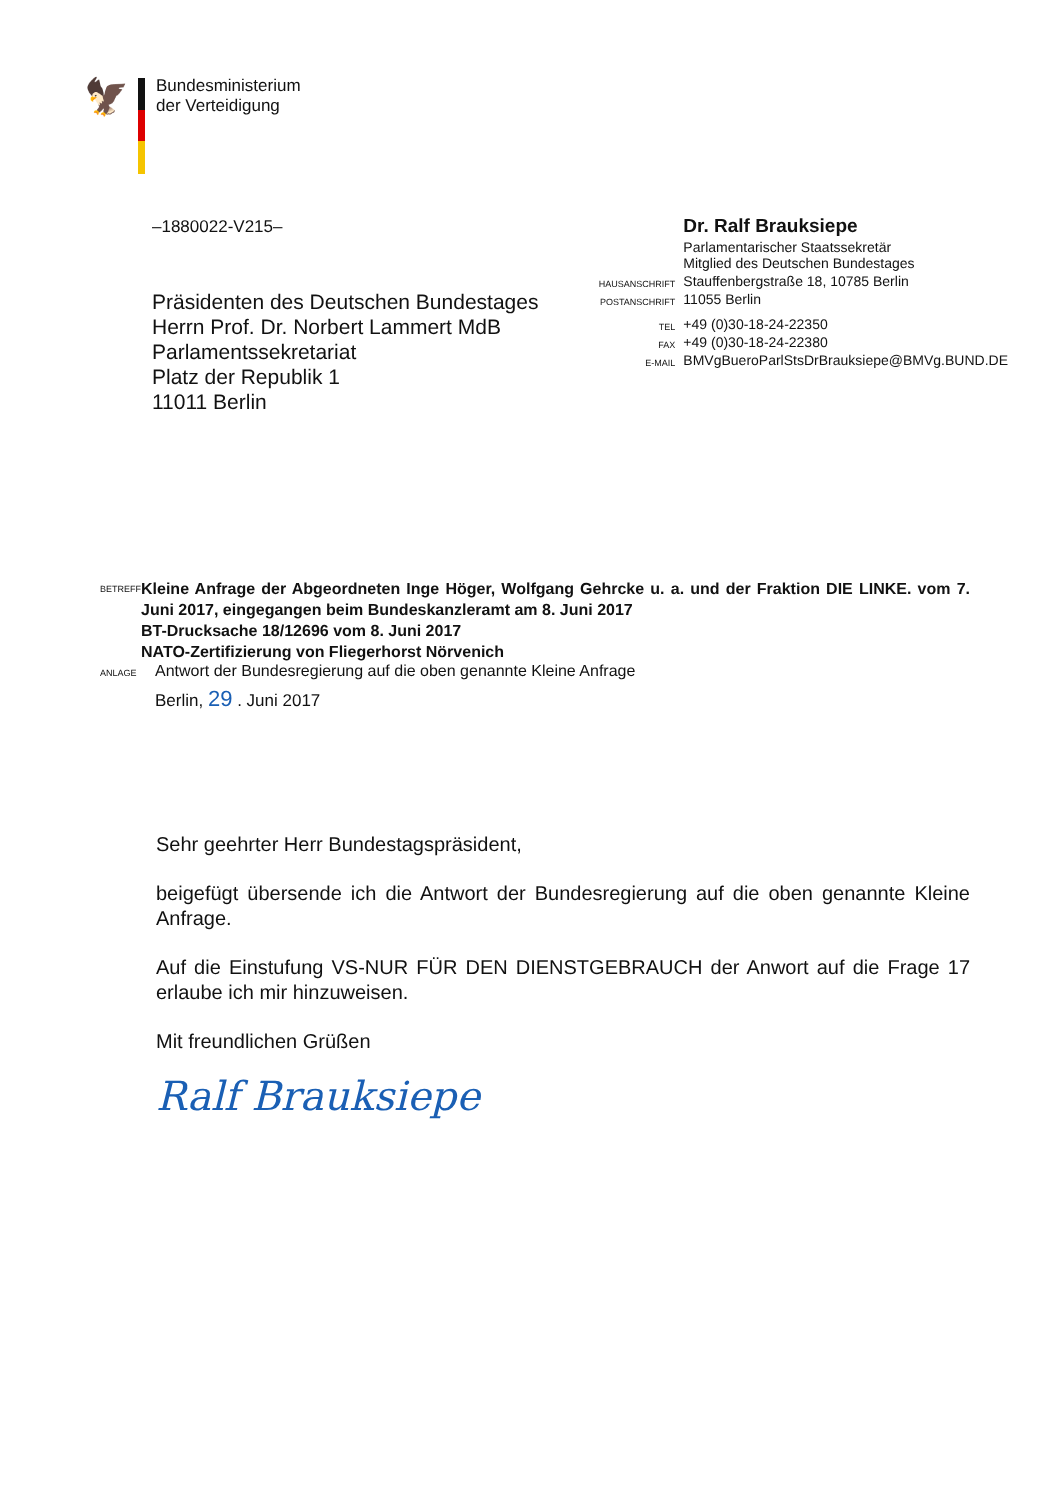🦅
Bundesministerium
der Verteidigung
–1880022-V215–
Präsidenten des Deutschen Bundestages
Herrn Prof. Dr. Norbert Lammert MdB
Parlamentssekretariat
Platz der Republik 1
11011 Berlin
| | Dr. Ralf Brauksiepe |
| | Parlamentarischer Staatssekretär Mitglied des Deutschen Bundestages |
| HAUSANSCHRIFT | Stauffenbergstraße 18, 10785 Berlin |
| POSTANSCHRIFT | 11055 Berlin |
| TEL | +49 (0)30-18-24-22350 |
| FAX | +49 (0)30-18-24-22380 |
| E-MAIL | BMVgBueroParlStsDrBrauksiepe@BMVg.BUND.DE |
BETREFF
Kleine Anfrage der Abgeordneten Inge Höger, Wolfgang Gehrcke u. a. und der Fraktion DIE LINKE. vom 7. Juni 2017, eingegangen beim Bundeskanzleramt am 8. Juni 2017
BT-Drucksache 18/12696 vom 8. Juni 2017
NATO-Zertifizierung von Fliegerhorst Nörvenich
ANLAGE
Antwort der Bundesregierung auf die oben genannte Kleine Anfrage
Berlin, 29 . Juni 2017
Sehr geehrter Herr Bundestagspräsident,
beigefügt übersende ich die Antwort der Bundesregierung auf die oben genannte Kleine Anfrage.
Auf die Einstufung VS-NUR FÜR DEN DIENSTGEBRAUCH der Anwort auf die Frage 17 erlaube ich mir hinzuweisen.
Mit freundlichen Grüßen
Ralf Brauksiepe